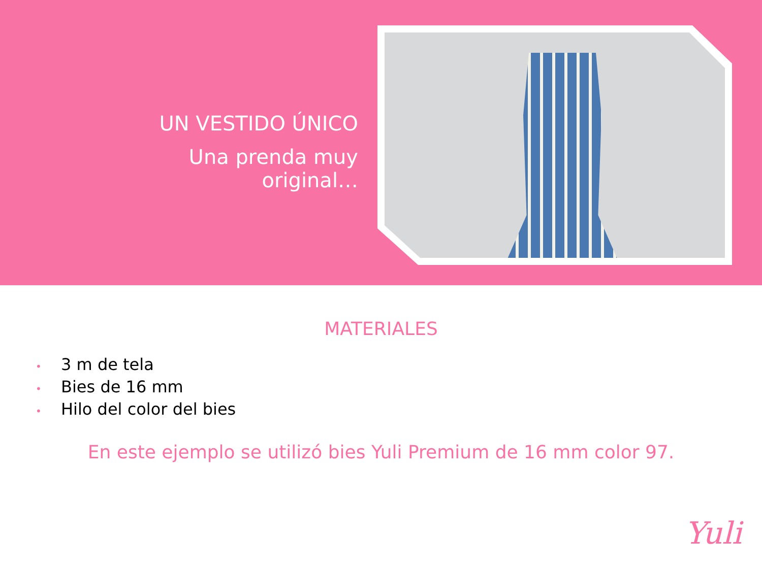UN VESTIDO ÚNICO
Una prenda muy
original…
MATERIALES
• 3 m de tela
• Bies de 16 mm
• Hilo del color del bies
En este ejemplo se utilizó bies Yuli Premium de 16 mm color 97.
Yuli